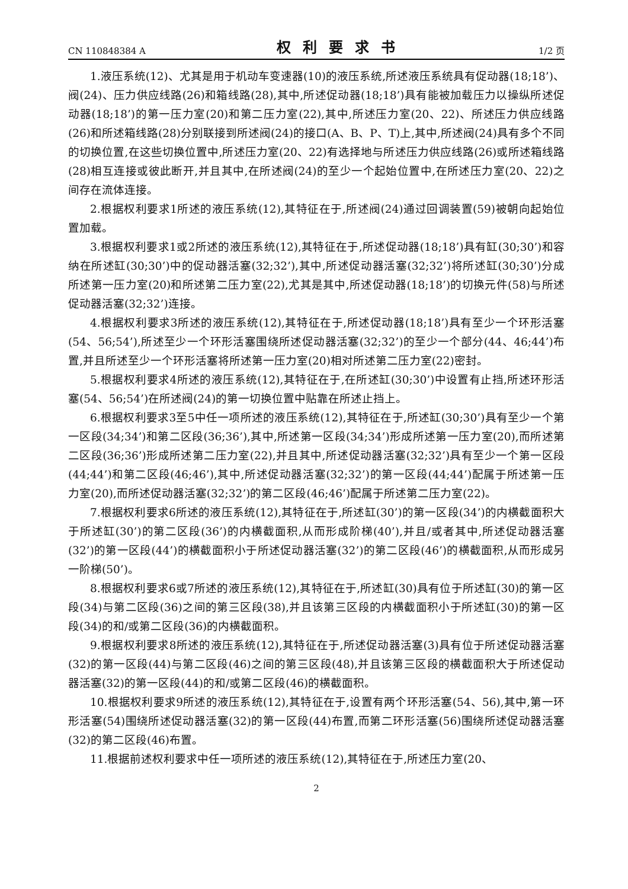CN 110848384 A 权利要求书 1/2 页
1.液压系统(12)、尤其是用于机动车变速器(10)的液压系统,所述液压系统具有促动器(18;18’)、阀(24)、压力供应线路(26)和箱线路(28),其中,所述促动器(18;18’)具有能被加载压力以操纵所述促动器(18;18’)的第一压力室(20)和第二压力室(22),其中,所述压力室(20、22)、所述压力供应线路(26)和所述箱线路(28)分别联接到所述阀(24)的接口(A、B、P、T)上,其中,所述阀(24)具有多个不同的切换位置,在这些切换位置中,所述压力室(20、22)有选择地与所述压力供应线路(26)或所述箱线路(28)相互连接或彼此断开,并且其中,在所述阀(24)的至少一个起始位置中,在所述压力室(20、22)之间存在流体连接。
2.根据权利要求1所述的液压系统(12),其特征在于,所述阀(24)通过回调装置(59)被朝向起始位置加载。
3.根据权利要求1或2所述的液压系统(12),其特征在于,所述促动器(18;18’)具有缸(30;30’)和容纳在所述缸(30;30’)中的促动器活塞(32;32’),其中,所述促动器活塞(32;32’)将所述缸(30;30’)分成所述第一压力室(20)和所述第二压力室(22),尤其是其中,所述促动器(18;18’)的切换元件(58)与所述促动器活塞(32;32’)连接。
4.根据权利要求3所述的液压系统(12),其特征在于,所述促动器(18;18’)具有至少一个环形活塞(54、56;54’),所述至少一个环形活塞围绕所述促动器活塞(32;32’)的至少一个部分(44、46;44’)布置,并且所述至少一个环形活塞将所述第一压力室(20)相对所述第二压力室(22)密封。
5.根据权利要求4所述的液压系统(12),其特征在于,在所述缸(30;30’)中设置有止挡,所述环形活塞(54、56;54’)在所述阀(24)的第一切换位置中贴靠在所述止挡上。
6.根据权利要求3至5中任一项所述的液压系统(12),其特征在于,所述缸(30;30’)具有至少一个第一区段(34;34’)和第二区段(36;36’),其中,所述第一区段(34;34’)形成所述第一压力室(20),而所述第二区段(36;36’)形成所述第二压力室(22),并且其中,所述促动器活塞(32;32’)具有至少一个第一区段(44;44’)和第二区段(46;46’),其中,所述促动器活塞(32;32’)的第一区段(44;44’)配属于所述第一压力室(20),而所述促动器活塞(32;32’)的第二区段(46;46’)配属于所述第二压力室(22)。
7.根据权利要求6所述的液压系统(12),其特征在于,所述缸(30’)的第一区段(34’)的内横截面积大于所述缸(30’)的第二区段(36’)的内横截面积,从而形成阶梯(40’),并且/或者其中,所述促动器活塞(32’)的第一区段(44’)的横截面积小于所述促动器活塞(32’)的第二区段(46’)的横截面积,从而形成另一阶梯(50’)。
8.根据权利要求6或7所述的液压系统(12),其特征在于,所述缸(30)具有位于所述缸(30)的第一区段(34)与第二区段(36)之间的第三区段(38),并且该第三区段的内横截面积小于所述缸(30)的第一区段(34)的和/或第二区段(36)的内横截面积。
9.根据权利要求8所述的液压系统(12),其特征在于,所述促动器活塞(3)具有位于所述促动器活塞(32)的第一区段(44)与第二区段(46)之间的第三区段(48),并且该第三区段的横截面积大于所述促动器活塞(32)的第一区段(44)的和/或第二区段(46)的横截面积。
10.根据权利要求9所述的液压系统(12),其特征在于,设置有两个环形活塞(54、56),其中,第一环形活塞(54)围绕所述促动器活塞(32)的第一区段(44)布置,而第二环形活塞(56)围绕所述促动器活塞(32)的第二区段(46)布置。
11.根据前述权利要求中任一项所述的液压系统(12),其特征在于,所述压力室(20、
2